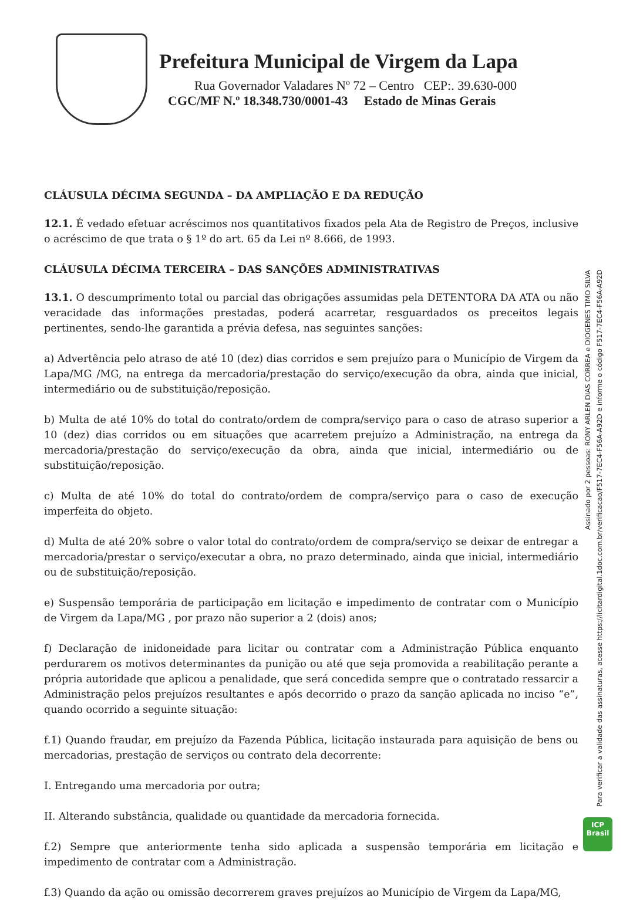Prefeitura Municipal de Virgem da Lapa
Rua Governador Valadares Nº 72 – Centro CEP:. 39.630-000
CGC/MF N.º 18.348.730/0001-43 Estado de Minas Gerais
CLÁUSULA DÉCIMA SEGUNDA – DA AMPLIAÇÃO E DA REDUÇÃO
12.1. É vedado efetuar acréscimos nos quantitativos fixados pela Ata de Registro de Preços, inclusive o acréscimo de que trata o § 1º do art. 65 da Lei nº 8.666, de 1993.
CLÁUSULA DÉCIMA TERCEIRA – DAS SANÇÕES ADMINISTRATIVAS
13.1. O descumprimento total ou parcial das obrigações assumidas pela DETENTORA DA ATA ou não veracidade das informações prestadas, poderá acarretar, resguardados os preceitos legais pertinentes, sendo-lhe garantida a prévia defesa, nas seguintes sanções:
a) Advertência pelo atraso de até 10 (dez) dias corridos e sem prejuízo para o Município de Virgem da Lapa/MG /MG, na entrega da mercadoria/prestação do serviço/execução da obra, ainda que inicial, intermediário ou de substituição/reposição.
b) Multa de até 10% do total do contrato/ordem de compra/serviço para o caso de atraso superior a 10 (dez) dias corridos ou em situações que acarretem prejuízo a Administração, na entrega da mercadoria/prestação do serviço/execução da obra, ainda que inicial, intermediário ou de substituição/reposição.
c) Multa de até 10% do total do contrato/ordem de compra/serviço para o caso de execução imperfeita do objeto.
d) Multa de até 20% sobre o valor total do contrato/ordem de compra/serviço se deixar de entregar a mercadoria/prestar o serviço/executar a obra, no prazo determinado, ainda que inicial, intermediário ou de substituição/reposição.
e) Suspensão temporária de participação em licitação e impedimento de contratar com o Município de Virgem da Lapa/MG , por prazo não superior a 2 (dois) anos;
f) Declaração de inidoneidade para licitar ou contratar com a Administração Pública enquanto perdurarem os motivos determinantes da punição ou até que seja promovida a reabilitação perante a própria autoridade que aplicou a penalidade, que será concedida sempre que o contratado ressarcir a Administração pelos prejuízos resultantes e após decorrido o prazo da sanção aplicada no inciso “e”, quando ocorrido a seguinte situação:
f.1) Quando fraudar, em prejuízo da Fazenda Pública, licitação instaurada para aquisição de bens ou mercadorias, prestação de serviços ou contrato dela decorrente:
I. Entregando uma mercadoria por outra;
II. Alterando substância, qualidade ou quantidade da mercadoria fornecida.
f.2) Sempre que anteriormente tenha sido aplicada a suspensão temporária em licitação e impedimento de contratar com a Administração.
f.3) Quando da ação ou omissão decorrerem graves prejuízos ao Município de Virgem da Lapa/MG,
Assinado por 2 pessoas: RONY ARLEN DIAS CORREA e DIOGENES TIMO SILVA
Para verificar a validade das assinaturas, acesse https://licitardigital.1doc.com.br/verificacao/F517-7EC4-F56A-A92D e informe o código F517-7EC4-F56A-A92D
ICP
Brasil